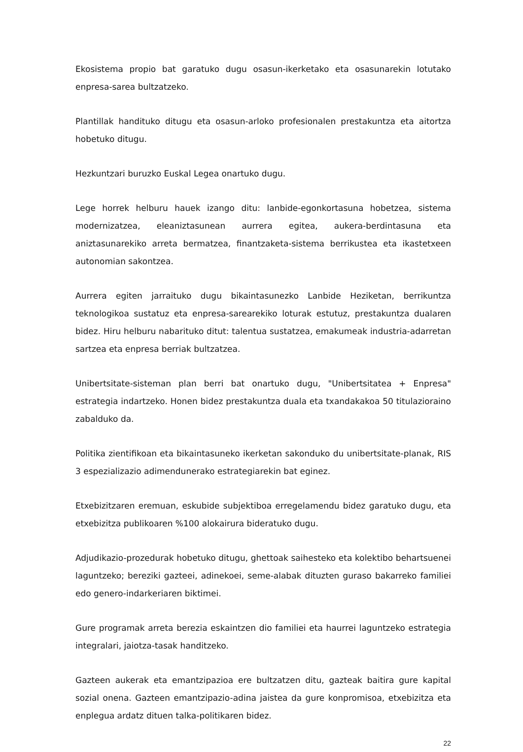Ekosistema propio bat garatuko dugu osasun-ikerketako eta osasunarekin lotutako enpresa-sarea bultzatzeko.
Plantillak handituko ditugu eta osasun-arloko profesionalen prestakuntza eta aitortza hobetuko ditugu.
Hezkuntzari buruzko Euskal Legea onartuko dugu.
Lege horrek helburu hauek izango ditu: lanbide-egonkortasuna hobetzea, sistema modernizatzea, eleaniztasunean aurrera egitea, aukera-berdintasuna eta aniztasunarekiko arreta bermatzea, finantzaketa-sistema berrikustea eta ikastetxeen autonomian sakontzea.
Aurrera egiten jarraituko dugu bikaintasunezko Lanbide Heziketan, berrikuntza teknologikoa sustatuz eta enpresa-sarearekiko loturak estutuz, prestakuntza dualaren bidez. Hiru helburu nabarituko ditut: talentua sustatzea, emakumeak industria-adarretan sartzea eta enpresa berriak bultzatzea.
Unibertsitate-sisteman plan berri bat onartuko dugu, "Unibertsitatea + Enpresa" estrategia indartzeko. Honen bidez prestakuntza duala eta txandakakoa 50 titulazioraino zabalduko da.
Politika zientifikoan eta bikaintasuneko ikerketan sakonduko du unibertsitate-planak, RIS 3 espezializazio adimendunerako estrategiarekin bat eginez.
Etxebizitzaren eremuan, eskubide subjektiboa erregelamendu bidez garatuko dugu, eta etxebizitza publikoaren %100 alokairura bideratuko dugu.
Adjudikazio-prozedurak hobetuko ditugu, ghettoak saihesteko eta kolektibo behartsuenei laguntzeko; bereziki gazteei, adinekoei, seme-alabak dituzten guraso bakarreko familiei edo genero-indarkeriaren biktimei.
Gure programak arreta berezia eskaintzen dio familiei eta haurrei laguntzeko estrategia integralari, jaiotza-tasak handitzeko.
Gazteen aukerak eta emantzipazioa ere bultzatzen ditu, gazteak baitira gure kapital sozial onena. Gazteen emantzipazio-adina jaistea da gure konpromisoa, etxebizitza eta enplegua ardatz dituen talka-politikaren bidez.
22